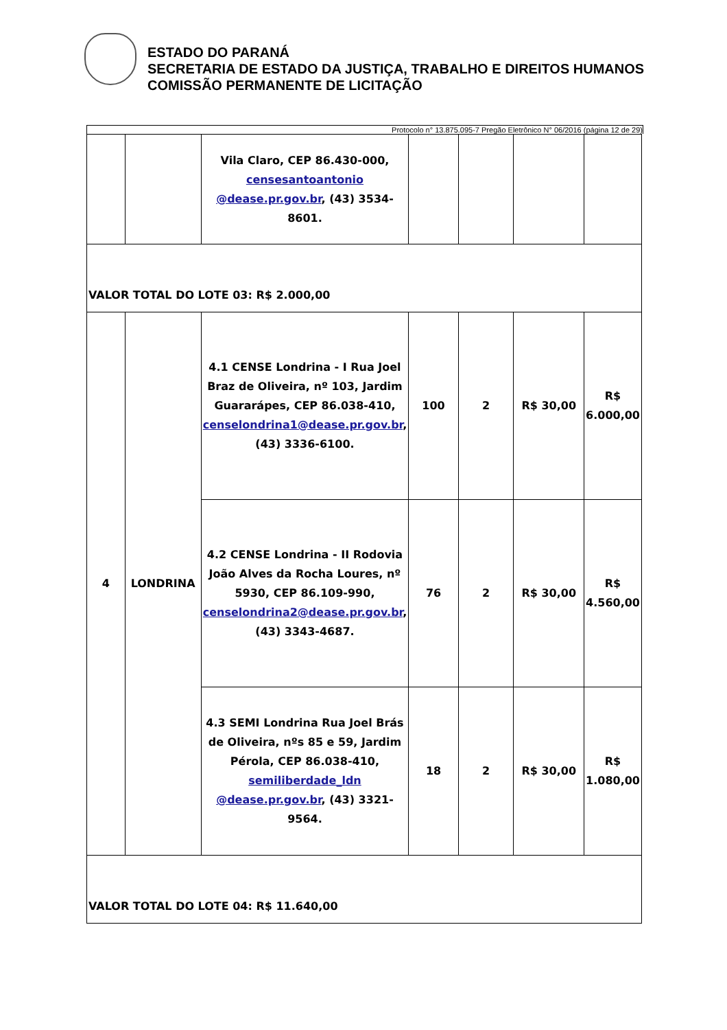ESTADO DO PARANÁ
SECRETARIA DE ESTADO DA JUSTIÇA, TRABALHO E DIREITOS HUMANOS
COMISSÃO PERMANENTE DE LICITAÇÃO
Protocolo n° 13.875.095-7 Pregão Eletrônico N° 06/2016 (página 12 de 29)
| | | Vila Claro, CEP 86.430-000, censesantoantonio @dease.pr.gov.br , (43) 3534-8601. | | | | |
| VALOR TOTAL DO LOTE 03: R$ 2.000,00 | | | | | | |
| 4 | LONDRINA | 4.1 CENSE Londrina - I Rua Joel Braz de Oliveira, nº 103, Jardim Guararápes, CEP 86.038-410, censelondrina1@dease.pr.gov.br , (43) 3336-6100. | 100 | 2 | R$ 30,00 | R$ 6.000,00 |
| | | 4.2 CENSE Londrina - II Rodovia João Alves da Rocha Loures, nº 5930, CEP 86.109-990, censelondrina2@dease.pr.gov.br , (43) 3343-4687. | 76 | 2 | R$ 30,00 | R$ 4.560,00 |
| | | 4.3 SEMI Londrina Rua Joel Brás de Oliveira, nºs 85 e 59, Jardim Pérola, CEP 86.038-410, semiliberdade_ldn @dease.pr.gov.br , (43) 3321-9564. | 18 | 2 | R$ 30,00 | R$ 1.080,00 |
| VALOR TOTAL DO LOTE 04: R$ 11.640,00 | | | | | | |